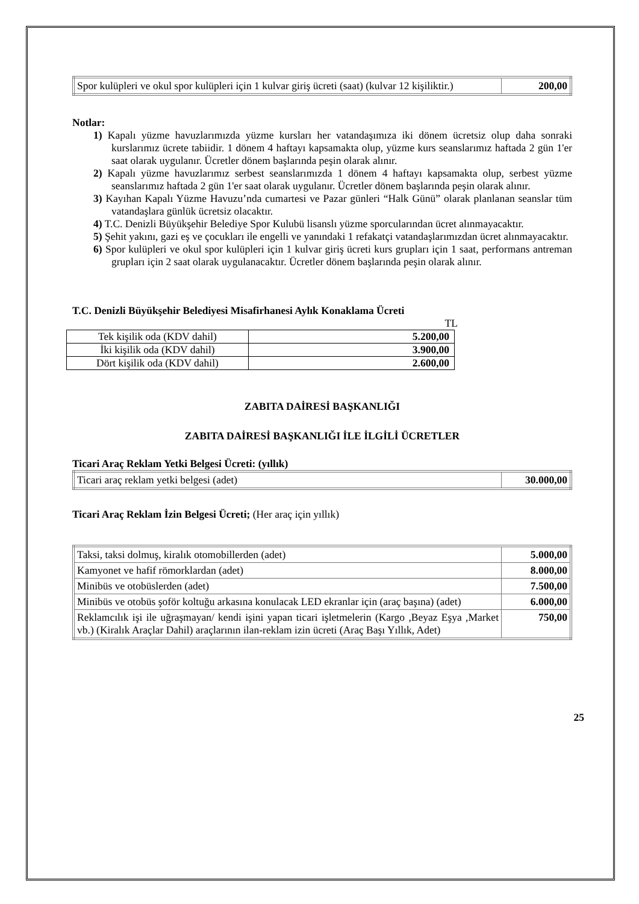| Spor kulüpleri ve okul spor kulüpleri için 1 kulvar giriş ücreti (saat) (kulvar 12 kişiliktir.) | 200,00 |
Notlar:
1) Kapalı yüzme havuzlarımızda yüzme kursları her vatandaşımıza iki dönem ücretsiz olup daha sonraki kurslarımız ücrete tabiidir. 1 dönem 4 haftayı kapsamakta olup, yüzme kurs seanslarımız haftada 2 gün 1'er saat olarak uygulanır. Ücretler dönem başlarında peşin olarak alınır.
2) Kapalı yüzme havuzlarımız serbest seanslarımızda 1 dönem 4 haftayı kapsamakta olup, serbest yüzme seanslarımız haftada 2 gün 1'er saat olarak uygulanır. Ücretler dönem başlarında peşin olarak alınır.
3) Kayıhan Kapalı Yüzme Havuzu’nda cumartesi ve Pazar günleri “Halk Günü” olarak planlanan seanslar tüm vatandaşlara günlük ücretsiz olacaktır.
4) T.C. Denizli Büyükşehir Belediye Spor Kulubü lisanslı yüzme sporcularından ücret alınmayacaktır.
5) Şehit yakını, gazi eş ve çocukları ile engelli ve yanındaki 1 refakatçi vatandaşlarımızdan ücret alınmayacaktır.
6) Spor kulüpleri ve okul spor kulüpleri için 1 kulvar giriş ücreti kurs grupları için 1 saat, performans antreman grupları için 2 saat olarak uygulanacaktır. Ücretler dönem başlarında peşin olarak alınır.
T.C. Denizli Büyükşehir Belediyesi Misafirhanesi Aylık Konaklama Ücreti
TL
| Tek kişilik oda (KDV dahil) | 5.200,00 |
| İki kişilik oda (KDV dahil) | 3.900,00 |
| Dört kişilik oda (KDV dahil) | 2.600,00 |
ZABITA DAİRESİ BAŞKANLIĞI
ZABITA DAİRESİ BAŞKANLIĞI İLE İLGİLİ ÜCRETLER
Ticari Araç Reklam Yetki Belgesi Ücreti: (yıllık)
| Ticari araç reklam yetki belgesi (adet) | 30.000,00 |
Ticari Araç Reklam İzin Belgesi Ücreti; (Her araç için yıllık)
| Taksi, taksi dolmuş, kiralık otomobillerden (adet) | 5.000,00 |
| Kamyonet ve hafif römorklardan (adet) | 8.000,00 |
| Minibüs ve otobüslerden (adet) | 7.500,00 |
| Minibüs ve otobüs şoför koltuğu arkasına konulacak LED ekranlar için (araç başına) (adet) | 6.000,00 |
| Reklamcılık işi ile uğraşmayan/ kendi işini yapan ticari işletmelerin (Kargo ,Beyaz Eşya ,Market vb.) (Kiralık Araçlar Dahil) araçlarının ilan-reklam izin ücreti (Araç Başı Yıllık, Adet) | 750,00 |
25